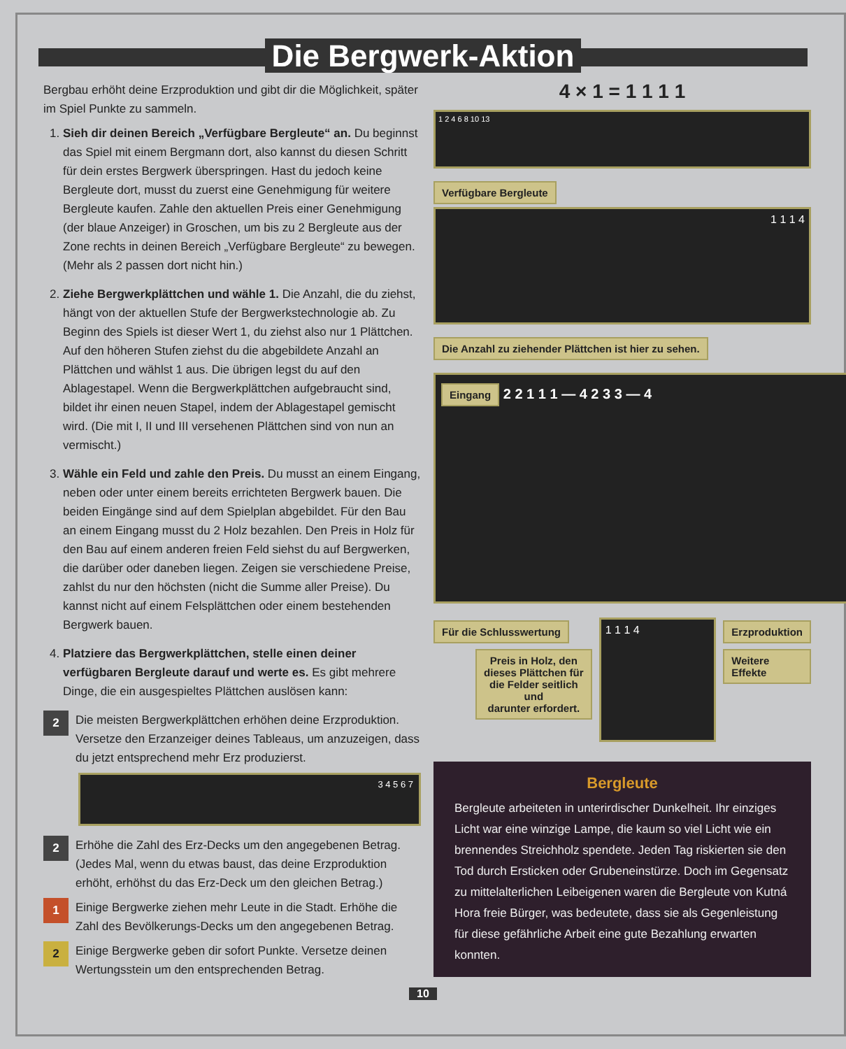Die Bergwerk-Aktion
Bergbau erhöht deine Erzproduktion und gibt dir die Möglichkeit, später im Spiel Punkte zu sammeln.
1. Sieh dir deinen Bereich „Verfügbare Bergleute“ an. Du beginnst das Spiel mit einem Bergmann dort, also kannst du diesen Schritt für dein erstes Bergwerk überspringen. Hast du jedoch keine Bergleute dort, musst du zuerst eine Genehmigung für weitere Bergleute kaufen. Zahle den aktuellen Preis einer Genehmigung (der blaue Anzeiger) in Groschen, um bis zu 2 Bergleute aus der Zone rechts in deinen Bereich „Verfügbare Bergleute“ zu bewegen. (Mehr als 2 passen dort nicht hin.)
2. Ziehe Bergwerkplättchen und wähle 1. Die Anzahl, die du ziehst, hängt von der aktuellen Stufe der Bergwerkstechnologie ab. Zu Beginn des Spiels ist dieser Wert 1, du ziehst also nur 1 Plättchen. Auf den höheren Stufen ziehst du die abgebildete Anzahl an Plättchen und wählst 1 aus. Die übrigen legst du auf den Ablagestapel. Wenn die Bergwerkplättchen aufgebraucht sind, bildet ihr einen neuen Stapel, indem der Ablagestapel gemischt wird. (Die mit I, II und III versehenen Plättchen sind von nun an vermischt.)
3. Wähle ein Feld und zahle den Preis. Du musst an einem Eingang, neben oder unter einem bereits errichteten Bergwerk bauen. Die beiden Eingänge sind auf dem Spielplan abgebildet. Für den Bau an einem Eingang musst du 2 Holz bezahlen. Den Preis in Holz für den Bau auf einem anderen freien Feld siehst du auf Bergwerken, die darüber oder daneben liegen. Zeigen sie verschiedene Preise, zahlst du nur den höchsten (nicht die Summe aller Preise). Du kannst nicht auf einem Felsplättchen oder einem bestehenden Bergwerk bauen.
4. Platziere das Bergwerkplättchen, stelle einen deiner verfügbaren Bergleute darauf und werte es. Es gibt mehrere Dinge, die ein ausgespieltes Plättchen auslösen kann:
2 Die meisten Bergwerkplättchen erhöhen deine Erzproduktion. Versetze den Erzanzeiger deines Tableaus, um anzuzeigen, dass du jetzt entsprechend mehr Erz produzierst.
3 4 5 6 7
2 Erhöhe die Zahl des Erz-Decks um den angegebenen Betrag. (Jedes Mal, wenn du etwas baust, das deine Erzproduktion erhöht, erhöhst du das Erz-Deck um den gleichen Betrag.)
1 Einige Bergwerke ziehen mehr Leute in die Stadt. Erhöhe die Zahl des Bevölkerungs-Decks um den angegebenen Betrag.
2 Einige Bergwerke geben dir sofort Punkte. Versetze deinen Wertungsstein um den entsprechenden Betrag.
4 × 1 = 1 1 1 1
1 2 4 6 8 10 13
Verfügbare Bergleute
1 1 1 4
Die Anzahl zu ziehender Plättchen ist hier zu sehen.
Eingang 2 2 1 1 1 — 4 2 3 3 — 4
Für die Schlusswertung
Preis in Holz, den
dieses Plättchen für
die Felder seitlich und
darunter erfordert.
1 1 1 4
Erzproduktion
Weitere Effekte
Bergleute
Bergleute arbeiteten in unterirdischer Dunkelheit. Ihr einziges Licht war eine winzige Lampe, die kaum so viel Licht wie ein brennendes Streichholz spendete. Jeden Tag riskierten sie den Tod durch Ersticken oder Grubeneinstürze. Doch im Gegensatz zu mittelalterlichen Leibeigenen waren die Bergleute von Kutná Hora freie Bürger, was bedeutete, dass sie als Gegenleistung für diese gefährliche Arbeit eine gute Bezahlung erwarten konnten.
10